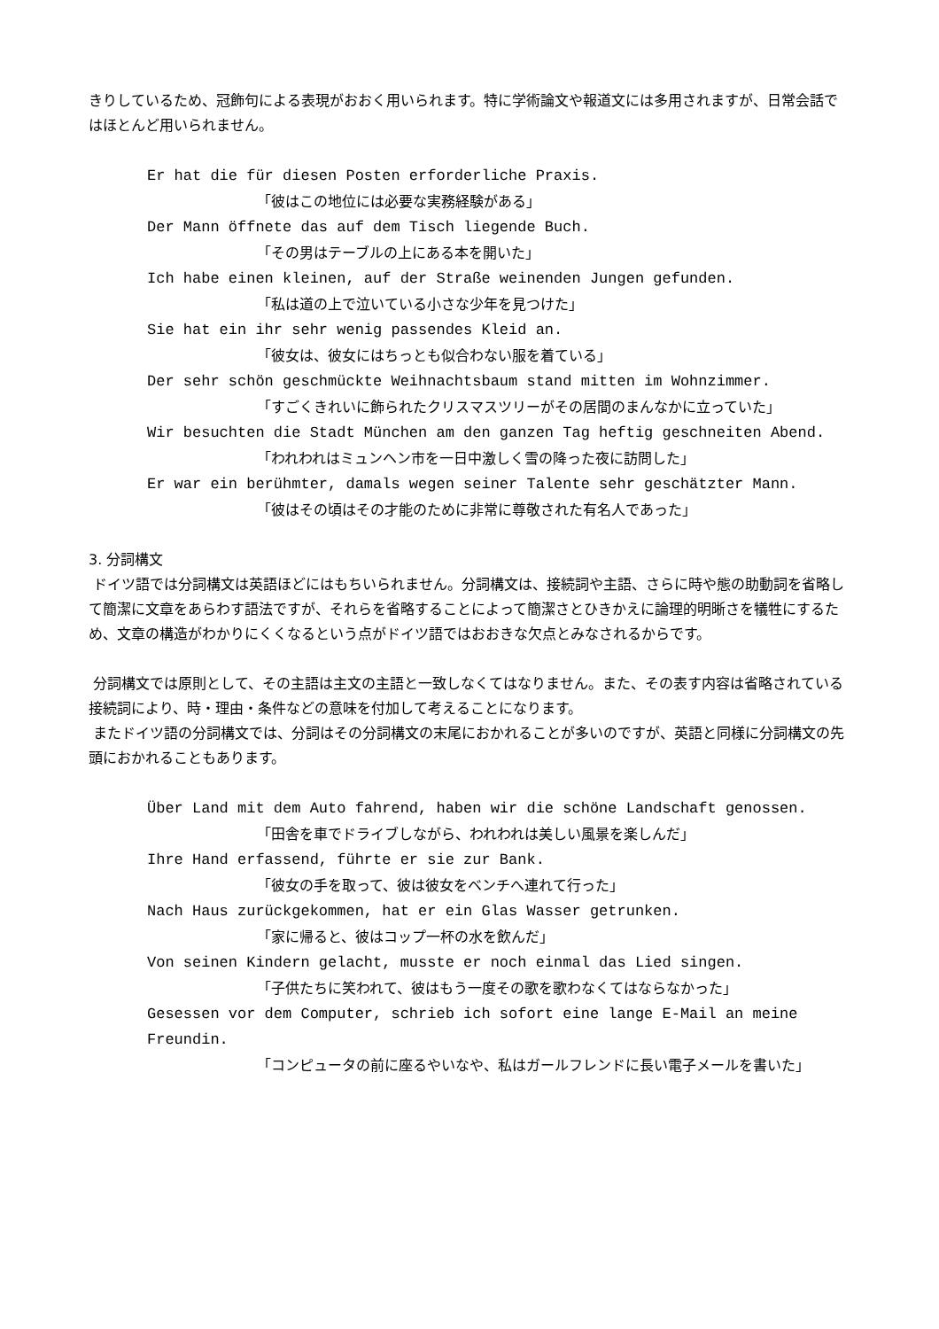きりしているため、冠飾句による表現がおおく用いられます。特に学術論文や報道文には多用されますが、日常会話ではほとんど用いられません。
Er hat die für diesen Posten erforderliche Praxis.
「彼はこの地位には必要な実務経験がある」
Der Mann öffnete das auf dem Tisch liegende Buch.
「その男はテーブルの上にある本を開いた」
Ich habe einen kleinen, auf der Straße weinenden Jungen gefunden.
「私は道の上で泣いている小さな少年を見つけた」
Sie hat ein ihr sehr wenig passendes Kleid an.
「彼女は、彼女にはちっとも似合わない服を着ている」
Der sehr schön geschmückte Weihnachtsbaum stand mitten im Wohnzimmer.
「すごくきれいに飾られたクリスマスツリーがその居間のまんなかに立っていた」
Wir besuchten die Stadt München am den ganzen Tag heftig geschneiten Abend.
「われわれはミュンヘン市を一日中激しく雪の降った夜に訪問した」
Er war ein berühmter, damals wegen seiner Talente sehr geschätzter Mann.
「彼はその頃はその才能のために非常に尊敬された有名人であった」
3. 分詞構文
ドイツ語では分詞構文は英語ほどにはもちいられません。分詞構文は、接続詞や主語、さらに時や態の助動詞を省略して簡潔に文章をあらわす語法ですが、それらを省略することによって簡潔さとひきかえに論理的明晰さを犠牲にするため、文章の構造がわかりにくくなるという点がドイツ語ではおおきな欠点とみなされるからです。
分詞構文では原則として、その主語は主文の主語と一致しなくてはなりません。また、その表す内容は省略されている接続詞により、時・理由・条件などの意味を付加して考えることになります。
またドイツ語の分詞構文では、分詞はその分詞構文の末尾におかれることが多いのですが、英語と同様に分詞構文の先頭におかれることもあります。
Über Land mit dem Auto fahrend, haben wir die schöne Landschaft genossen.
「田舎を車でドライブしながら、われわれは美しい風景を楽しんだ」
Ihre Hand erfassend, führte er sie zur Bank.
「彼女の手を取って、彼は彼女をベンチへ連れて行った」
Nach Haus zurückgekommen, hat er ein Glas Wasser getrunken.
「家に帰ると、彼はコップ一杯の水を飲んだ」
Von seinen Kindern gelacht, musste er noch einmal das Lied singen.
「子供たちに笑われて、彼はもう一度その歌を歌わなくてはならなかった」
Gesessen vor dem Computer, schrieb ich sofort eine lange E-Mail an meine Freundin.
「コンピュータの前に座るやいなや、私はガールフレンドに長い電子メールを書いた」